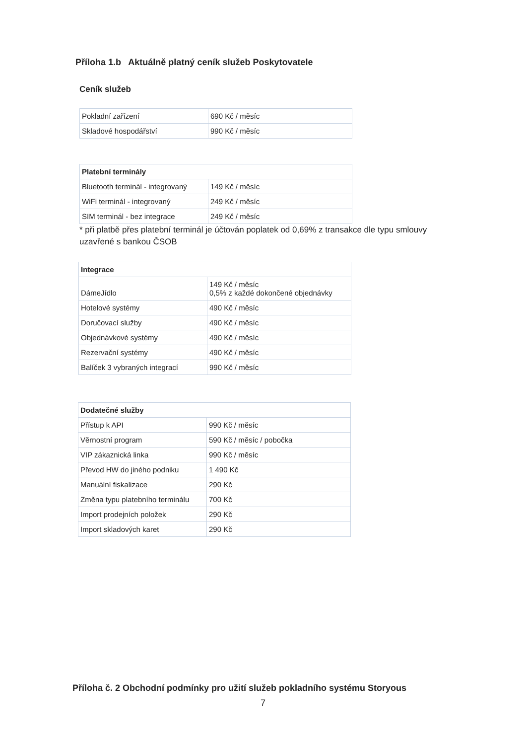Příloha 1.b Aktuálně platný ceník služeb Poskytovatele
Ceník služeb
| Pokladní zařízení | 690 Kč / měsíc |
| Skladové hospodářství | 990 Kč / měsíc |
| Platební terminály | |
| Bluetooth terminál - integrovaný | 149 Kč / měsíc |
| WiFi terminál - integrovaný | 249 Kč / měsíc |
| SIM terminál - bez integrace | 249 Kč / měsíc |
* při platbě přes platební terminál je účtován poplatek od 0,69% z transakce dle typu smlouvy uzavřené s bankou ČSOB
| Integrace | |
| DámeJídlo | 149 Kč / měsíc 0,5% z každé dokončené objednávky |
| Hotelové systémy | 490 Kč / měsíc |
| Doručovací služby | 490 Kč / měsíc |
| Objednávkové systémy | 490 Kč / měsíc |
| Rezervační systémy | 490 Kč / měsíc |
| Balíček 3 vybraných integrací | 990 Kč / měsíc |
| Dodatečné služby | |
| Přístup k API | 990 Kč / měsíc |
| Věrnostní program | 590 Kč / měsíc / pobočka |
| VIP zákaznická linka | 990 Kč / měsíc |
| Převod HW do jiného podniku | 1 490 Kč |
| Manuální fiskalizace | 290 Kč |
| Změna typu platebního terminálu | 700 Kč |
| Import prodejních položek | 290 Kč |
| Import skladových karet | 290 Kč |
Příloha č. 2 Obchodní podmínky pro užití služeb pokladního systému Storyous
7